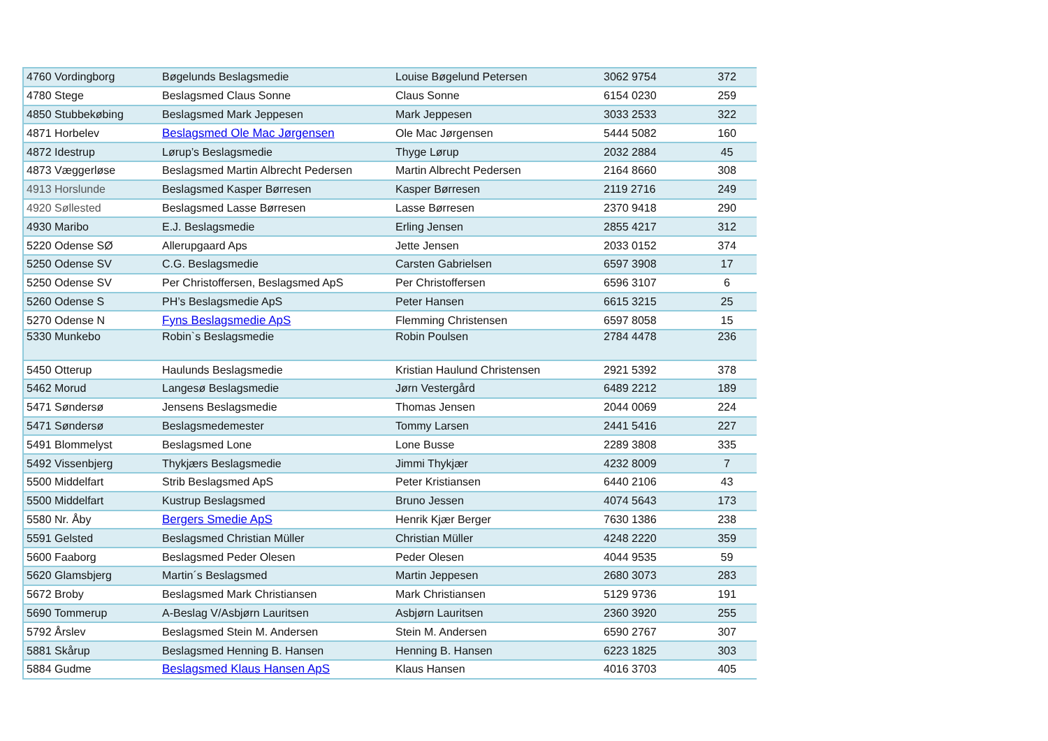| 4760 Vordingborg | Bøgelunds Beslagsmedie | Louise Bøgelund Petersen | 3062 9754 | 372 |
| 4780 Stege | Beslagsmed Claus Sonne | Claus Sonne | 6154 0230 | 259 |
| 4850 Stubbekøbing | Beslagsmed Mark Jeppesen | Mark Jeppesen | 3033 2533 | 322 |
| 4871 Horbelev | Beslagsmed Ole Mac Jørgensen | Ole Mac Jørgensen | 5444 5082 | 160 |
| 4872 Idestrup | Lørup’s Beslagsmedie | Thyge Lørup | 2032 2884 | 45 |
| 4873 Væggerløse | Beslagsmed Martin Albrecht Pedersen | Martin Albrecht Pedersen | 2164 8660 | 308 |
| 4913 Horslunde | Beslagsmed Kasper Børresen | Kasper Børresen | 2119 2716 | 249 |
| 4920 Søllested | Beslagsmed Lasse Børresen | Lasse Børresen | 2370 9418 | 290 |
| 4930 Maribo | E.J. Beslagsmedie | Erling Jensen | 2855 4217 | 312 |
| 5220 Odense SØ | Allerupgaard Aps | Jette Jensen | 2033 0152 | 374 |
| 5250 Odense SV | C.G. Beslagsmedie | Carsten Gabrielsen | 6597 3908 | 17 |
| 5250 Odense SV | Per Christoffersen, Beslagsmed ApS | Per Christoffersen | 6596 3107 | 6 |
| 5260 Odense S | PH’s Beslagsmedie ApS | Peter Hansen | 6615 3215 | 25 |
| 5270 Odense N | Fyns Beslagsmedie ApS | Flemming Christensen | 6597 8058 | 15 |
| 5330 Munkebo | Robin`s Beslagsmedie | Robin Poulsen | 2784 4478 | 236 |
| 5450 Otterup | Haulunds Beslagsmedie | Kristian Haulund Christensen | 2921 5392 | 378 |
| 5462 Morud | Langesø Beslagsmedie | Jørn Vestergård | 6489 2212 | 189 |
| 5471 Søndersø | Jensens Beslagsmedie | Thomas Jensen | 2044 0069 | 224 |
| 5471 Søndersø | Beslagsmedemester | Tommy Larsen | 2441 5416 | 227 |
| 5491 Blommelyst | Beslagsmed Lone | Lone Busse | 2289 3808 | 335 |
| 5492 Vissenbjerg | Thykjærs Beslagsmedie | Jimmi Thykjær | 4232 8009 | 7 |
| 5500 Middelfart | Strib Beslagsmed ApS | Peter Kristiansen | 6440 2106 | 43 |
| 5500 Middelfart | Kustrup Beslagsmed | Bruno Jessen | 4074 5643 | 173 |
| 5580 Nr. Åby | Bergers Smedie ApS | Henrik Kjær Berger | 7630 1386 | 238 |
| 5591 Gelsted | Beslagsmed Christian Müller | Christian Müller | 4248 2220 | 359 |
| 5600 Faaborg | Beslagsmed Peder Olesen | Peder Olesen | 4044 9535 | 59 |
| 5620 Glamsbjerg | Martin´s Beslagsmed | Martin Jeppesen | 2680 3073 | 283 |
| 5672 Broby | Beslagsmed Mark Christiansen | Mark Christiansen | 5129 9736 | 191 |
| 5690 Tommerup | A-Beslag V/Asbjørn Lauritsen | Asbjørn Lauritsen | 2360 3920 | 255 |
| 5792 Årslev | Beslagsmed Stein M. Andersen | Stein M. Andersen | 6590 2767 | 307 |
| 5881 Skårup | Beslagsmed Henning B. Hansen | Henning B. Hansen | 6223 1825 | 303 |
| 5884 Gudme | Beslagsmed Klaus Hansen ApS | Klaus Hansen | 4016 3703 | 405 |